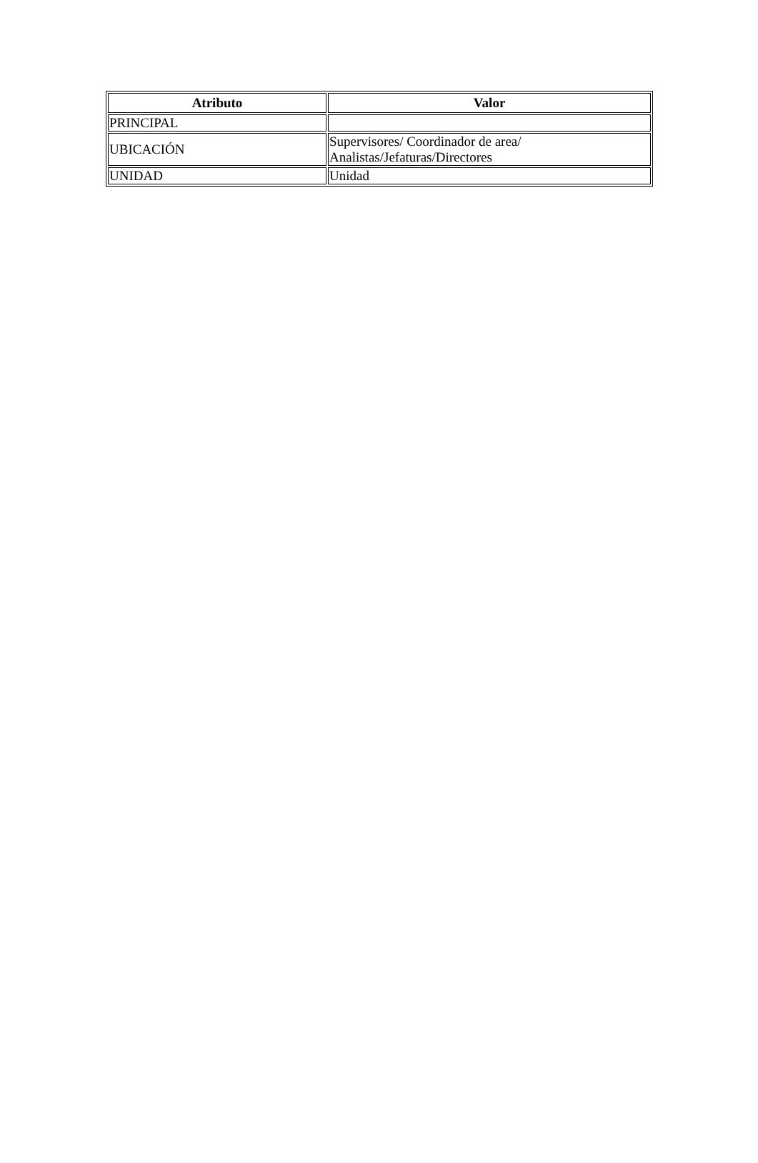| Atributo | Valor |
| --- | --- |
| PRINCIPAL | |
| UBICACIÓN | Supervisores/ Coordinador de area/ Analistas/Jefaturas/Directores |
| UNIDAD | Unidad |